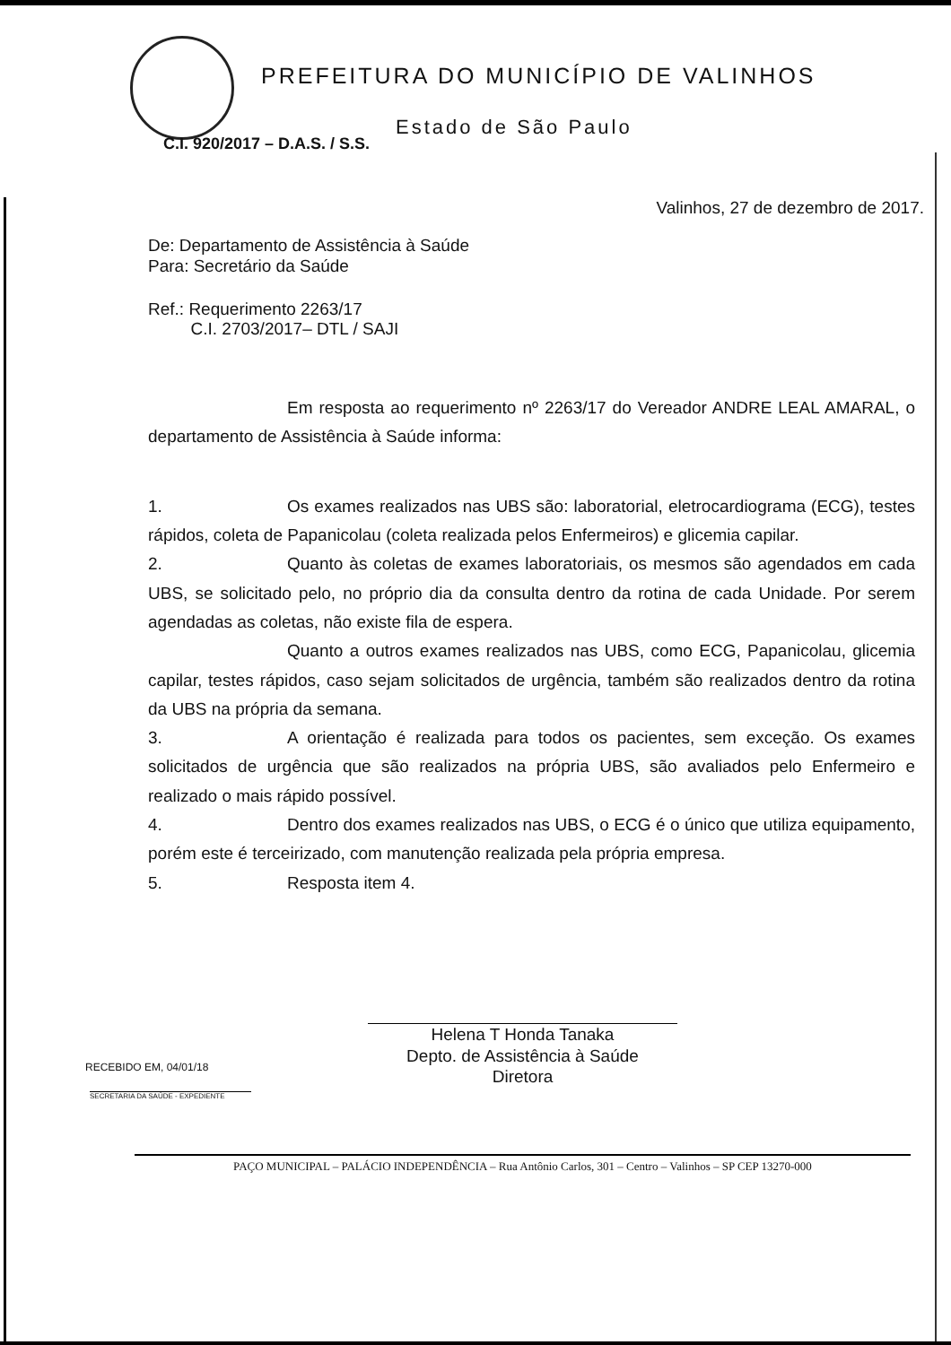PREFEITURA DO MUNICÍPIO DE VALINHOS
Estado de São Paulo
C.I. 920/2017 – D.A.S. / S.S.
Valinhos, 27 de dezembro de 2017.
De: Departamento de Assistência à Saúde
Para: Secretário da Saúde
Ref.: Requerimento 2263/17
C.I. 2703/2017– DTL / SAJI
Em resposta ao requerimento nº 2263/17 do Vereador ANDRE LEAL AMARAL, o departamento de Assistência à Saúde informa:
1. Os exames realizados nas UBS são: laboratorial, eletrocardiograma (ECG), testes rápidos, coleta de Papanicolau (coleta realizada pelos Enfermeiros) e glicemia capilar.
2. Quanto às coletas de exames laboratoriais, os mesmos são agendados em cada UBS, se solicitado pelo, no próprio dia da consulta dentro da rotina de cada Unidade. Por serem agendadas as coletas, não existe fila de espera.
Quanto a outros exames realizados nas UBS, como ECG, Papanicolau, glicemia capilar, testes rápidos, caso sejam solicitados de urgência, também são realizados dentro da rotina da UBS na própria da semana.
3. A orientação é realizada para todos os pacientes, sem exceção. Os exames solicitados de urgência que são realizados na própria UBS, são avaliados pelo Enfermeiro e realizado o mais rápido possível.
4. Dentro dos exames realizados nas UBS, o ECG é o único que utiliza equipamento, porém este é terceirizado, com manutenção realizada pela própria empresa.
5. Resposta item 4.
Helena T Honda Tanaka
Depto. de Assistência à Saúde
Diretora
RECEBIDO EM, 04/01/18
SECRETARIA DA SAÚDE - EXPEDIENTE
PAÇO MUNICIPAL – PALÁCIO INDEPENDÊNCIA – Rua Antônio Carlos, 301 – Centro – Valinhos – SP CEP 13270-000